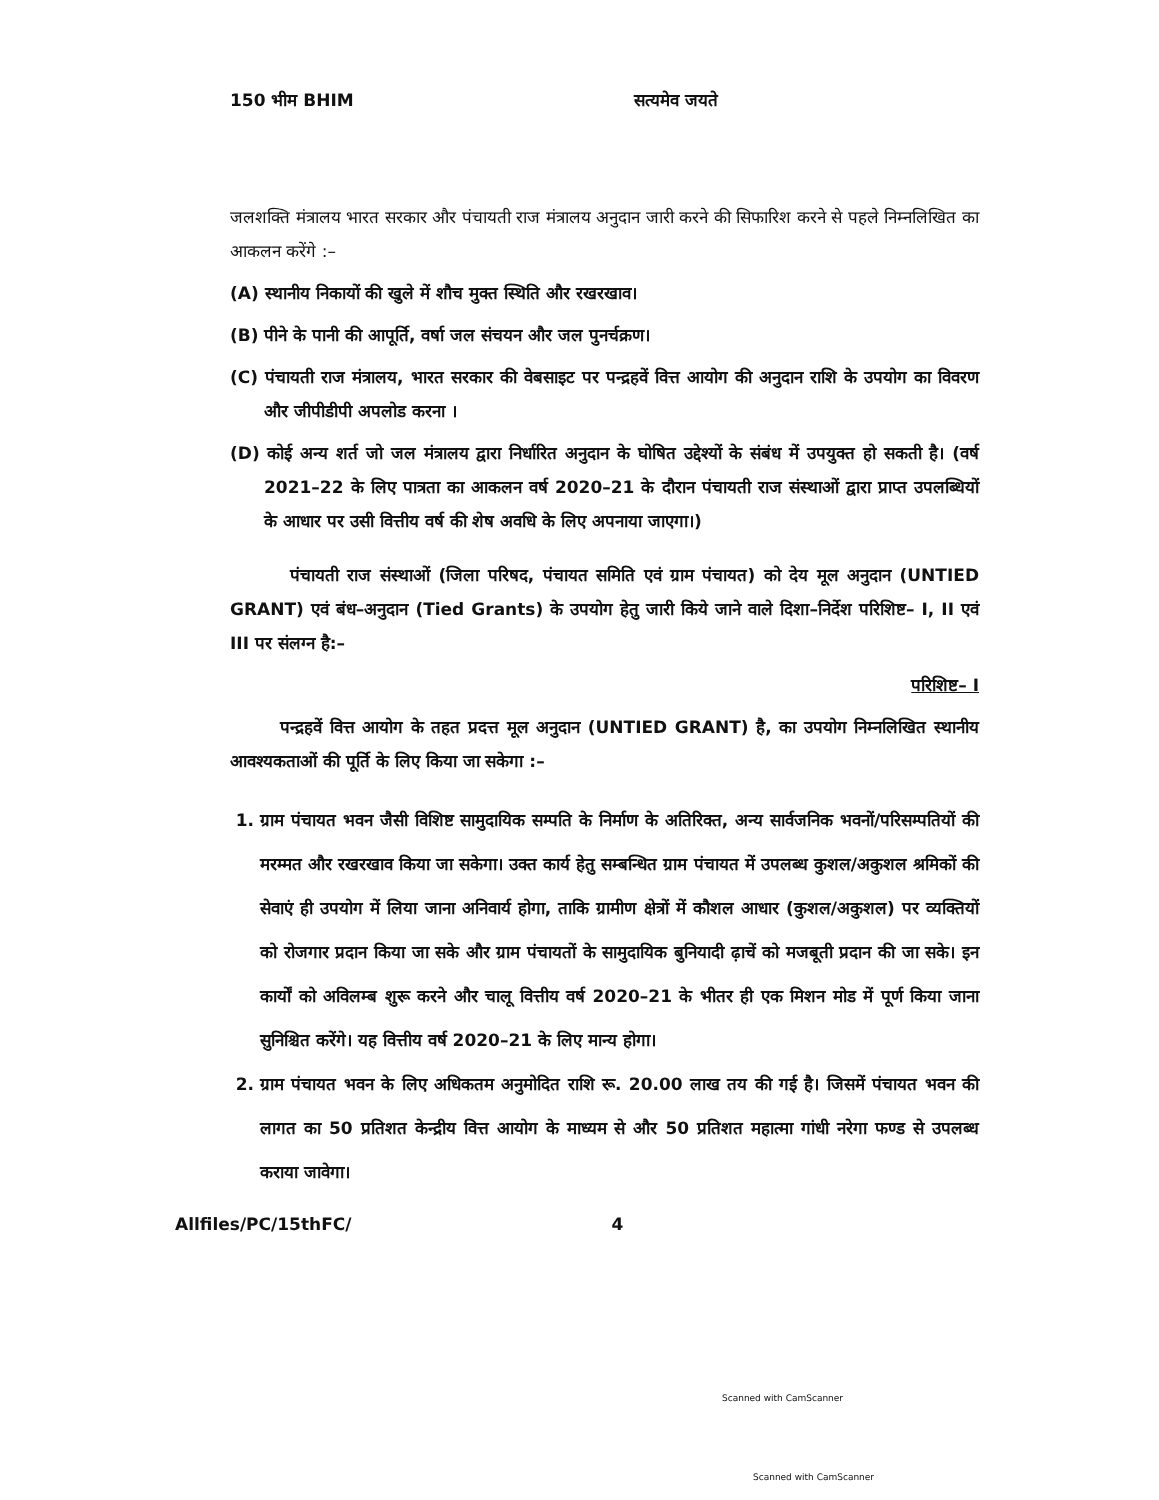150 भीम BHIM सत्यमेव जयते
जलशक्ति मंत्रालय भारत सरकार और पंचायती राज मंत्रालय अनुदान जारी करने की सिफारिश करने से पहले निम्नलिखित का आकलन करेंगे :–
(A) स्थानीय निकायों की खुले में शौच मुक्त स्थिति और रखरखाव।
(B) पीने के पानी की आपूर्ति, वर्षा जल संचयन और जल पुनर्चक्रण।
(C) पंचायती राज मंत्रालय, भारत सरकार की वेबसाइट पर पन्द्रहवें वित्त आयोग की अनुदान राशि के उपयोग का विवरण और जीपीडीपी अपलोड करना ।
(D) कोई अन्य शर्त जो जल मंत्रालय द्वारा निर्धारित अनुदान के घोषित उद्देश्यों के संबंध में उपयुक्त हो सकती है। (वर्ष 2021–22 के लिए पात्रता का आकलन वर्ष 2020–21 के दौरान पंचायती राज संस्थाओं द्वारा प्राप्त उपलब्धियों के आधार पर उसी वित्तीय वर्ष की शेष अवधि के लिए अपनाया जाएगा।)
पंचायती राज संस्थाओं (जिला परिषद, पंचायत समिति एवं ग्राम पंचायत) को देय मूल अनुदान (UNTIED GRANT) एवं बंध–अनुदान (Tied Grants) के उपयोग हेतु जारी किये जाने वाले दिशा–निर्देश परिशिष्ट– I, II एवं III पर संलग्न है:–
परिशिष्ट– I
पन्द्रहवें वित्त आयोग के तहत प्रदत्त मूल अनुदान (UNTIED GRANT) है, का उपयोग निम्नलिखित स्थानीय आवश्यकताओं की पूर्ति के लिए किया जा सकेगा :–
1. ग्राम पंचायत भवन जैसी विशिष्ट सामुदायिक सम्पति के निर्माण के अतिरिक्त, अन्य सार्वजनिक भवनों/परिसम्पतियों की मरम्मत और रखरखाव किया जा सकेगा। उक्त कार्य हेतु सम्बन्धित ग्राम पंचायत में उपलब्ध कुशल/अकुशल श्रमिकों की सेवाएं ही उपयोग में लिया जाना अनिवार्य होगा, ताकि ग्रामीण क्षेत्रों में कौशल आधार (कुशल/अकुशल) पर व्यक्तियों को रोजगार प्रदान किया जा सके और ग्राम पंचायतों के सामुदायिक बुनियादी ढ़ाचें को मजबूती प्रदान की जा सके। इन कार्यों को अविलम्ब शुरू करने और चालू वित्तीय वर्ष 2020–21 के भीतर ही एक मिशन मोड में पूर्ण किया जाना सुनिश्चित करेंगे। यह वित्तीय वर्ष 2020–21 के लिए मान्य होगा।
2. ग्राम पंचायत भवन के लिए अधिकतम अनुमोदित राशि रू. 20.00 लाख तय की गई है। जिसमें पंचायत भवन की लागत का 50 प्रतिशत केन्द्रीय वित्त आयोग के माध्यम से और 50 प्रतिशत महात्मा गांधी नरेगा फण्ड से उपलब्ध कराया जावेगा।
Allfiles/PC/15thFC/ 4
Scanned with CamScanner
Scanned with CamScanner